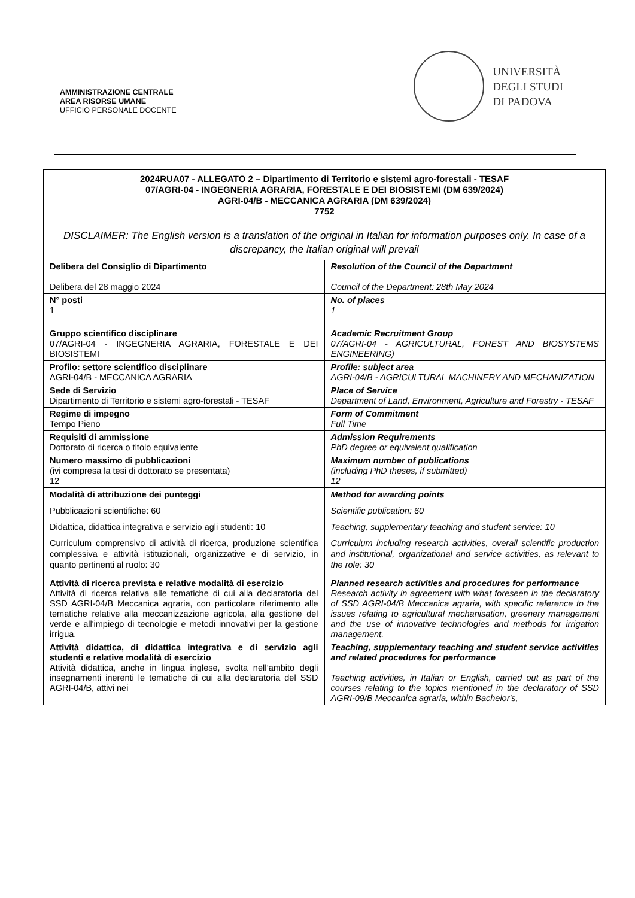AMMINISTRAZIONE CENTRALE
AREA RISORSE UMANE
UFFICIO PERSONALE DOCENTE
UNIVERSITÀ
DEGLI STUDI
DI PADOVA
| 2024RUA07 - ALLEGATO 2 – Dipartimento di Territorio e sistemi agro-forestali - TESAF 07/AGRI-04 - INGEGNERIA AGRARIA, FORESTALE E DEI BIOSISTEMI (DM 639/2024) AGRI-04/B - MECCANICA AGRARIA (DM 639/2024) 7752 DISCLAIMER: The English version is a translation of the original in Italian for information purposes only. In case of a discrepancy, the Italian original will prevail | |
| Delibera del Consiglio di Dipartimento Delibera del 28 maggio 2024 | Resolution of the Council of the Department Council of the Department: 28th May 2024 |
| N° posti 1 | No. of places 1 |
| Gruppo scientifico disciplinare 07/AGRI-04 - INGEGNERIA AGRARIA, FORESTALE E DEI BIOSISTEMI | Academic Recruitment Group 07/AGRI-04 - AGRICULTURAL, FOREST AND BIOSYSTEMS ENGINEERING) |
| Profilo: settore scientifico disciplinare AGRI-04/B - MECCANICA AGRARIA | Profile: subject area AGRI-04/B - AGRICULTURAL MACHINERY AND MECHANIZATION |
| Sede di Servizio Dipartimento di Territorio e sistemi agro-forestali - TESAF | Place of Service Department of Land, Environment, Agriculture and Forestry - TESAF |
| Regime di impegno Tempo Pieno | Form of Commitment Full Time |
| Requisiti di ammissione Dottorato di ricerca o titolo equivalente | Admission Requirements PhD degree or equivalent qualification |
| Numero massimo di pubblicazioni (ivi compresa la tesi di dottorato se presentata) 12 | Maximum number of publications (including PhD theses, if submitted) 12 |
| Modalità di attribuzione dei punteggi Pubblicazioni scientifiche: 60 Didattica, didattica integrativa e servizio agli studenti: 10 Curriculum comprensivo di attività di ricerca, produzione scientifica complessiva e attività istituzionali, organizzative e di servizio, in quanto pertinenti al ruolo: 30 | Method for awarding points Scientific publication: 60 Teaching, supplementary teaching and student service: 10 Curriculum including research activities, overall scientific production and institutional, organizational and service activities, as relevant to the role: 30 |
| Attività di ricerca prevista e relative modalità di esercizio Attività di ricerca relativa alle tematiche di cui alla declaratoria del SSD AGRI-04/B Meccanica agraria, con particolare riferimento alle tematiche relative alla meccanizzazione agricola, alla gestione del verde e all'impiego di tecnologie e metodi innovativi per la gestione irrigua. | Planned research activities and procedures for performance Research activity in agreement with what foreseen in the declaratory of SSD AGRI-04/B Meccanica agraria, with specific reference to the issues relating to agricultural mechanisation, greenery management and the use of innovative technologies and methods for irrigation management. |
| Attività didattica, di didattica integrativa e di servizio agli studenti e relative modalità di esercizio Attività didattica, anche in lingua inglese, svolta nell’ambito degli insegnamenti inerenti le tematiche di cui alla declaratoria del SSD AGRI-04/B, attivi nei | Teaching, supplementary teaching and student service activities and related procedures for performance Teaching activities, in Italian or English, carried out as part of the courses relating to the topics mentioned in the declaratory of SSD AGRI-09/B Meccanica agraria, within Bachelor's, |